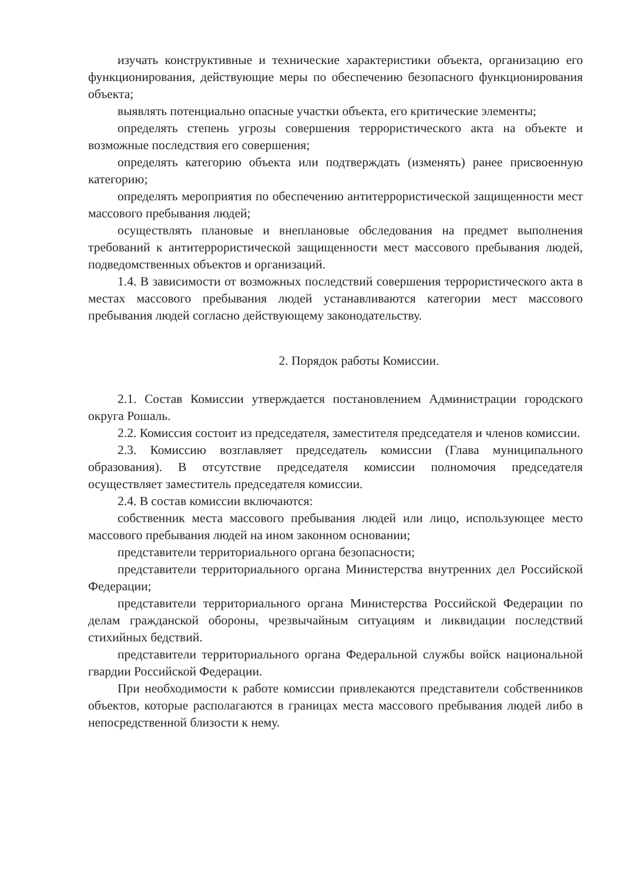изучать конструктивные и технические характеристики объекта, организацию его функционирования, действующие меры по обеспечению безопасного функционирования объекта;
выявлять потенциально опасные участки объекта, его критические элементы;
определять степень угрозы совершения террористического акта на объекте и возможные последствия его совершения;
определять категорию объекта или подтверждать (изменять) ранее присвоенную категорию;
определять мероприятия по обеспечению антитеррористической защищенности мест массового пребывания людей;
осуществлять плановые и внеплановые обследования на предмет выполнения требований к антитеррористической защищенности мест массового пребывания людей, подведомственных объектов и организаций.
1.4. В зависимости от возможных последствий совершения террористического акта в местах массового пребывания людей устанавливаются категории мест массового пребывания людей согласно действующему законодательству.
2. Порядок работы Комиссии.
2.1. Состав Комиссии утверждается постановлением Администрации городского округа Рошаль.
2.2. Комиссия состоит из председателя, заместителя председателя и членов комиссии.
2.3. Комиссию возглавляет председатель комиссии (Глава муниципального образования). В отсутствие председателя комиссии полномочия председателя осуществляет заместитель председателя комиссии.
2.4. В состав комиссии включаются:
собственник места массового пребывания людей или лицо, использующее место массового пребывания людей на ином законном основании;
представители территориального органа безопасности;
представители территориального органа Министерства внутренних дел Российской Федерации;
представители территориального органа Министерства Российской Федерации по делам гражданской обороны, чрезвычайным ситуациям и ликвидации последствий стихийных бедствий.
представители территориального органа Федеральной службы войск национальной гвардии Российской Федерации.
При необходимости к работе комиссии привлекаются представители собственников объектов, которые располагаются в границах места массового пребывания людей либо в непосредственной близости к нему.